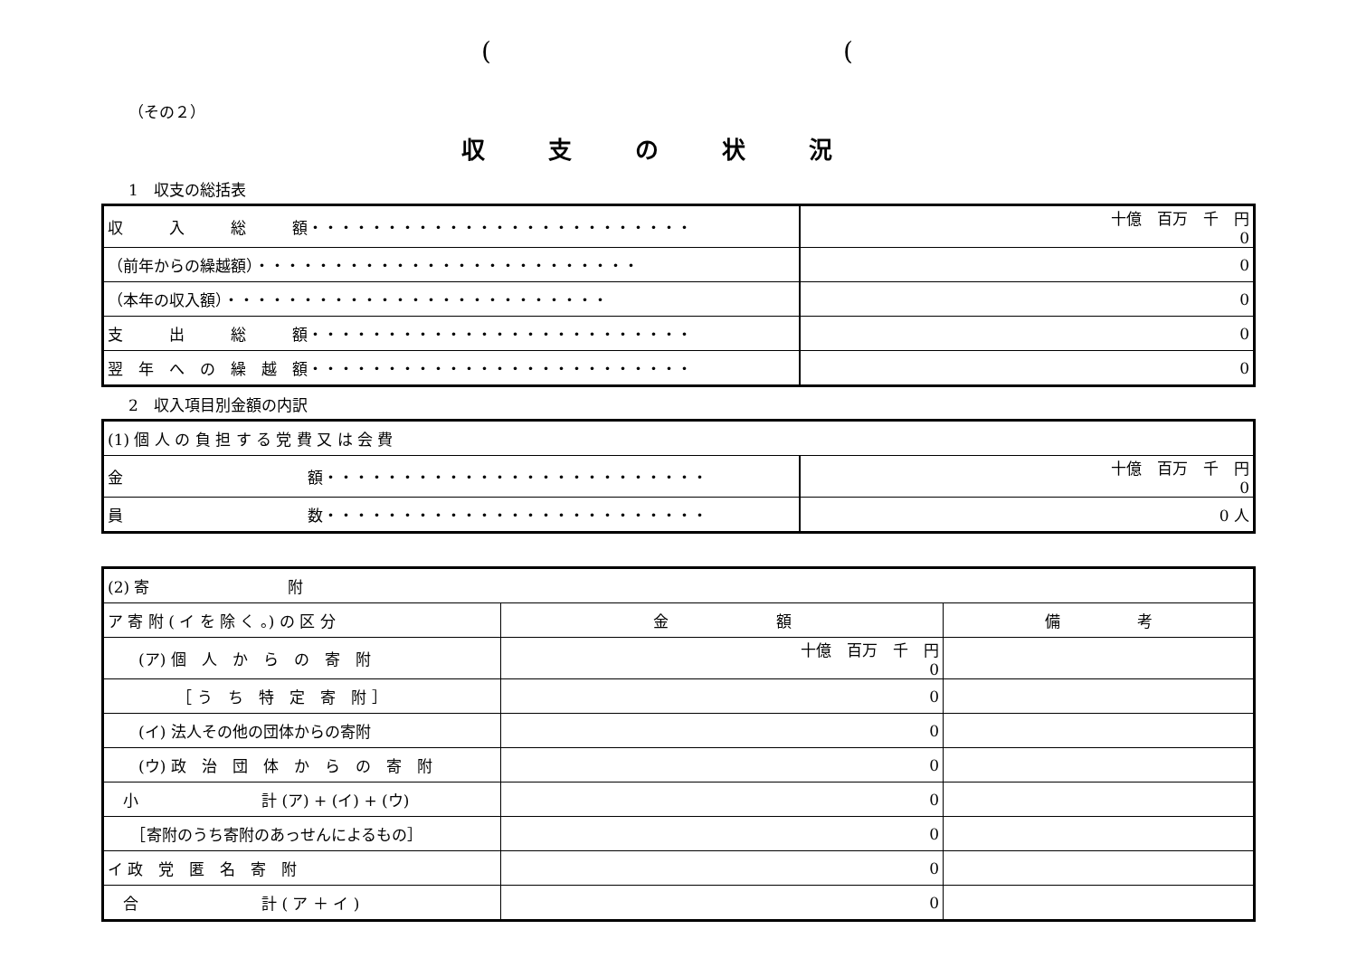((
（その２）
収支の状況
1　収支の総括表
| 収 入 総 額・・・・・・・・・・・・・・・・・・・・・・・・・ | 十億 百万 千 円 0 |
| （前年からの繰越額）・・・・・・・・・・・・・・・・・・・・・・・・・ | 0 |
| （本年の収入額）・・・・・・・・・・・・・・・・・・・・・・・・・ | 0 |
| 支 出 総 額・・・・・・・・・・・・・・・・・・・・・・・・・ | 0 |
| 翌 年 へ の 繰 越 額・・・・・・・・・・・・・・・・・・・・・・・・・ | 0 |
2　収入項目別金額の内訳
| (1) 個 人 の 負 担 す る 党 費 又 は 会 費 | |
| 金 額・・・・・・・・・・・・・・・・・・・・・・・・・ | 十億 百万 千 円 0 |
| 員 数・・・・・・・・・・・・・・・・・・・・・・・・・ | 0 人 |
| (2) 寄 附 | | |
| ア 寄 附 ( イ を 除 く 。) の 区 分 | 金 額 | 備 考 |
| (ア) 個 人 か ら の 寄 附 | 十億 百万 千 円 0 | |
| ［ う ち 特 定 寄 附 ］ | 0 | |
| (イ) 法人その他の団体からの寄附 | 0 | |
| (ウ) 政 治 団 体 か ら の 寄 附 | 0 | |
| 小 計 (ア) + (イ) + (ウ) | 0 | |
| ［寄附のうち寄附のあっせんによるもの］ | 0 | |
| イ 政 党 匿 名 寄 附 | 0 | |
| 合 計 ( ア ＋ イ ) | 0 | |